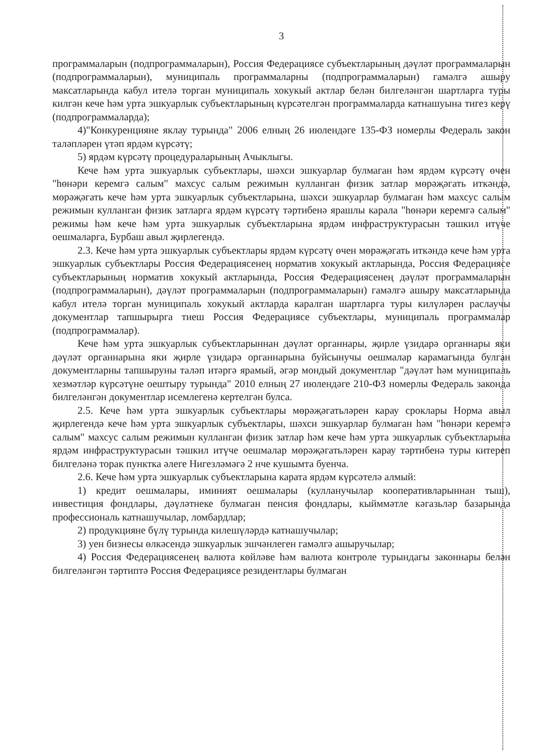3
программаларын (подпрограммаларын), Россия Федерациясе субъектларының дәүләт программаларын (подпрограммаларын), муниципаль программаларны (подпрограммаларын) гамәлгә ашыру максатларында кабул ителә торган муниципаль хокукый актлар белән билгеләнгән шартларга туры килгән кече һәм урта эшкуарлык субъектларының күрсәтелгән программаларда катнашуына тигез керү (подпрограммаларда);
4)"Конкуренцияне яклау турында" 2006 елның 26 июлендәге 135-ФЗ номерлы Федераль закон таләпләрен үтәп ярдәм күрсәтү;
5) ярдәм күрсәтү процедураларының Ачыклыгы.
Кече һәм урта эшкуарлык субъектлары, шәхси эшкуарлар булмаган һәм ярдәм күрсәтү өчен "һөнәри керемгә салым" махсус салым режимын кулланган физик затлар мөрәҗәгать иткәндә, мөрәҗәгать кече һәм урта эшкуарлык субъектларына, шәхси эшкуарлар булмаган һәм махсус салым режимын кулланган физик затларга ярдәм күрсәтү тәртибенә ярашлы карала "һөнәри керемгә салым" режимы һәм кече һәм урта эшкуарлык субъектларына ярдәм инфраструктурасын тәшкил итүче оешмаларга, Бурбаш авыл җирлегендә.
2.3. Кече һәм урта эшкуарлык субъектлары ярдәм күрсәтү өчен мөрәҗәгать иткәндә кече һәм урта эшкуарлык субъектлары Россия Федерациясенең норматив хокукый актларында, Россия Федерациясе субъектларының норматив хокукый актларында, Россия Федерациясенең дәүләт программаларын (подпрограммаларын), дәүләт программаларын (подпрограммаларын) гамәлгә ашыру максатларында кабул ителә торган муниципаль хокукый актларда каралган шартларга туры килүләрен раслаучы документлар тапшырырга тиеш Россия Федерациясе субъектлары, муниципаль программалар (подпрограммалар).
Кече һәм урта эшкуарлык субъектларыннан дәүләт органнары, җирле үзидарә органнары яки дәүләт органнарына яки җирле үзидарә органнарына буйсынучы оешмалар карамагында булган документларны тапшыруны таләп итәргә ярамый, әгәр мондый документлар "дәүләт һәм муниципаль хезмәтләр күрсәтүне оештыру турында" 2010 елның 27 июлендәге 210-ФЗ номерлы Федераль законда билгеләнгән документлар исемлегенә кертелгән булса.
2.5. Кече һәм урта эшкуарлык субъектлары мөрәҗәгатьләрен карау сроклары Норма авыл җирлегендә кече һәм урта эшкуарлык субъектлары, шәхси эшкуарлар булмаган һәм "һөнәри керемгә салым" махсус салым режимын кулланган физик затлар һәм кече һәм урта эшкуарлык субъектларына ярдәм инфраструктурасын тәшкил итүче оешмалар мөрәҗәгатьләрен карау тәртибенә туры китереп билгеләнә торак пунктка әлеге Нигезләмәгә 2 нче кушымта буенча.
2.6. Кече һәм урта эшкуарлык субъектларына карата ярдәм күрсәтелә алмый:
1) кредит оешмалары, иминият оешмалары (кулланучылар кооперативларыннан тыш), инвестиция фондлары, дәүләтнеке булмаган пенсия фондлары, кыйммәтле кәгазьләр базарында профессиональ катнашучылар, ломбардлар;
2) продукцияне бүлү турында килешүләрдә катнашучылар;
3) уен бизнесы өлкәсендә эшкуарлык эшчәнлеген гамәлгә ашыручылар;
4) Россия Федерациясенең валюта көйләве һәм валюта контроле турындагы законнары белән билгеләнгән тәртиптә Россия Федерациясе резидентлары булмаган